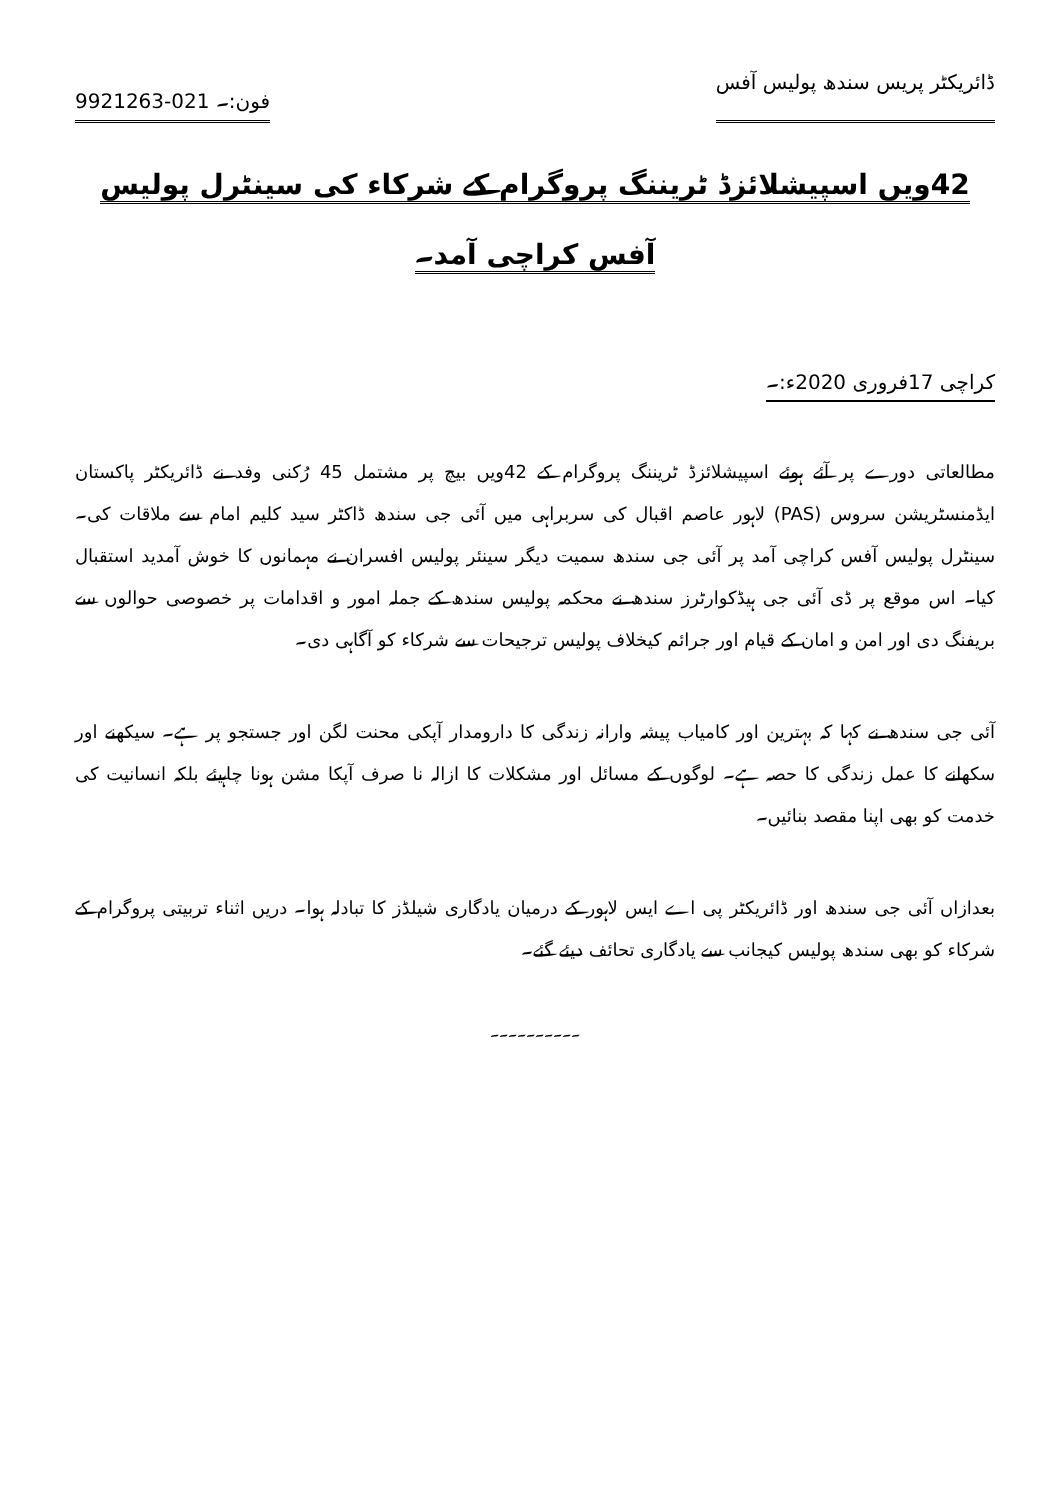ڈائریکٹر پریس سندھ پولیس آفس فون:۔ 021-9921263
42ویں اسپیشلائزڈ ٹریننگ پروگرام کے شرکاء کی سینٹرل پولیس آفس کراچی آمد۔
کراچی 17فروری 2020ء:۔
مطالعاتی دورے پر آئے ہوئے اسپیشلائزڈ ٹریننگ پروگرام کے 42ویں بیچ پر مشتمل 45 رُکنی وفد نے ڈائریکٹر پاکستان ایڈمنسٹریشن سروس (PAS) لاہور عاصم اقبال کی سربراہی میں آئی جی سندھ ڈاکٹر سید کلیم امام سے ملاقات کی۔ سینٹرل پولیس آفس کراچی آمد پر آئی جی سندھ سمیت دیگر سینئر پولیس افسران نے مہمانوں کا خوش آمدید استقبال کیا۔ اس موقع پر ڈی آئی جی ہیڈکوارٹرز سندھ نے محکمہ پولیس سندھ کے جملہ امور و اقدامات پر خصوصی حوالوں سے بریفنگ دی اور امن و امان کے قیام اور جرائم کیخلاف پولیس ترجیحات سے شرکاء کو آگاہی دی۔
آئی جی سندھ نے کہا کہ بہترین اور کامیاب پیشہ وارانہ زندگی کا دارومدار آپکی محنت لگن اور جستجو پر ہے۔ سیکھنے اور سکھانے کا عمل زندگی کا حصہ ہے۔ لوگوں کے مسائل اور مشکلات کا ازالہ نا صرف آپکا مشن ہونا چاہیئے بلکہ انسانیت کی خدمت کو بھی اپنا مقصد بنائیں۔
بعدازاں آئی جی سندھ اور ڈائریکٹر پی اے ایس لاہور کے درمیان یادگاری شیلڈز کا تبادلہ ہوا۔ دریں اثناء تربیتی پروگرام کے شرکاء کو بھی سندھ پولیس کیجانب سے یادگاری تحائف دیئے گئے۔
۔۔۔۔۔۔۔۔۔۔